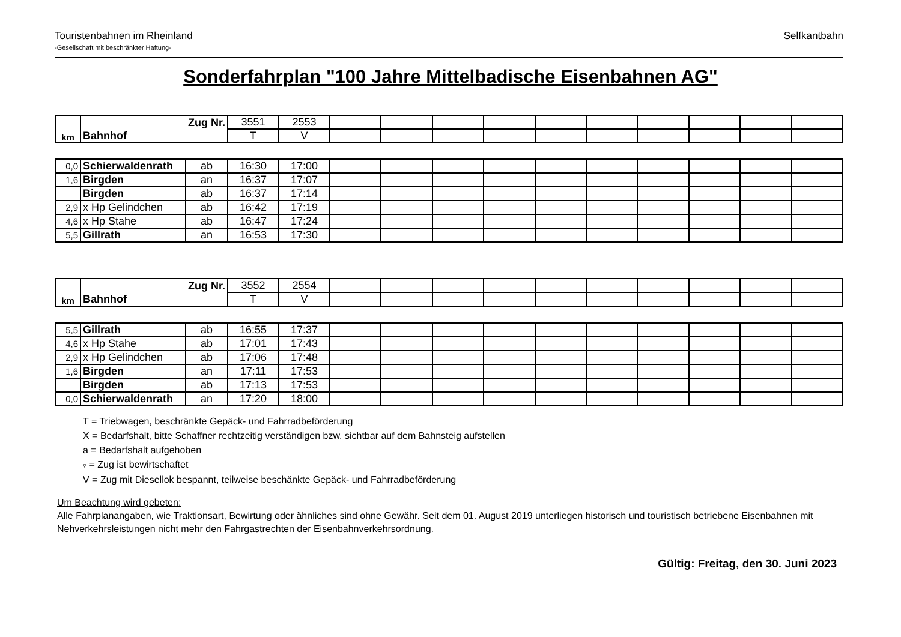Touristenbahnen im Rheinland
-Gesellschaft mit beschränkter Haftung-
Selfkantbahn
Sonderfahrplan "100 Jahre Mittelbadische Eisenbahnen AG"
| km | Zug Nr. | 3551 | 2553 | | | | | | | | | | |
| | Bahnhof | T | V | | | | | | | | | | |
| 0,0 | Schierwaldenrath | ab | 16:30 | 17:00 | | | | | | | | | | |
| 1,6 | Birgden | an | 16:37 | 17:07 | | | | | | | | | | |
| | Birgden | ab | 16:37 | 17:14 | | | | | | | | | | |
| 2,9 | x Hp Gelindchen | ab | 16:42 | 17:19 | | | | | | | | | | |
| 4,6 | x Hp Stahe | ab | 16:47 | 17:24 | | | | | | | | | | |
| 5,5 | Gillrath | an | 16:53 | 17:30 | | | | | | | | | | |
| km | Zug Nr. | 3552 | 2554 | | | | | | | | | | |
| | Bahnhof | T | V | | | | | | | | | | |
| 5,5 | Gillrath | ab | 16:55 | 17:37 | | | | | | | | | | |
| 4,6 | x Hp Stahe | ab | 17:01 | 17:43 | | | | | | | | | | |
| 2,9 | x Hp Gelindchen | ab | 17:06 | 17:48 | | | | | | | | | | |
| 1,6 | Birgden | an | 17:11 | 17:53 | | | | | | | | | | |
| | Birgden | ab | 17:13 | 17:53 | | | | | | | | | | |
| 0,0 | Schierwaldenrath | an | 17:20 | 18:00 | | | | | | | | | | |
T = Triebwagen, beschränkte Gepäck- und Fahrradbeförderung
X = Bedarfshalt, bitte Schaffner rechtzeitig verständigen bzw. sichtbar auf dem Bahnsteig aufstellen
a = Bedarfshalt aufgehoben
▿ = Zug ist bewirtschaftet
V = Zug mit Diesellok bespannt, teilweise beschänkte Gepäck- und Fahrradbeförderung
Um Beachtung wird gebeten:
Alle Fahrplanangaben, wie Traktionsart, Bewirtung oder ähnliches sind ohne Gewähr. Seit dem 01. August 2019 unterliegen historisch und touristisch betriebene Eisenbahnen mit Nehverkehrsleistungen nicht mehr den Fahrgastrechten der Eisenbahnverkehrsordnung.
Gültig: Freitag, den 30. Juni 2023